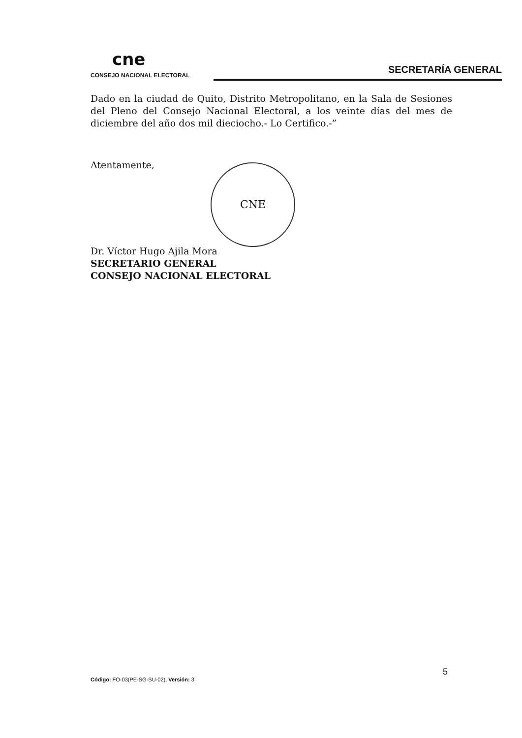cne
CONSEJO NACIONAL ELECTORAL
SECRETARÍA GENERAL
Dado en la ciudad de Quito, Distrito Metropolitano, en la Sala de Sesiones del Pleno del Consejo Nacional Electoral, a los veinte días del mes de diciembre del año dos mil dieciocho.- Lo Certifico.-”
Atentamente,
Dr. Víctor Hugo Ajila Mora
SECRETARIO GENERAL
CONSEJO NACIONAL ELECTORAL
CNE
5
Código: FO-03(PE-SG-SU-02), Versión: 3